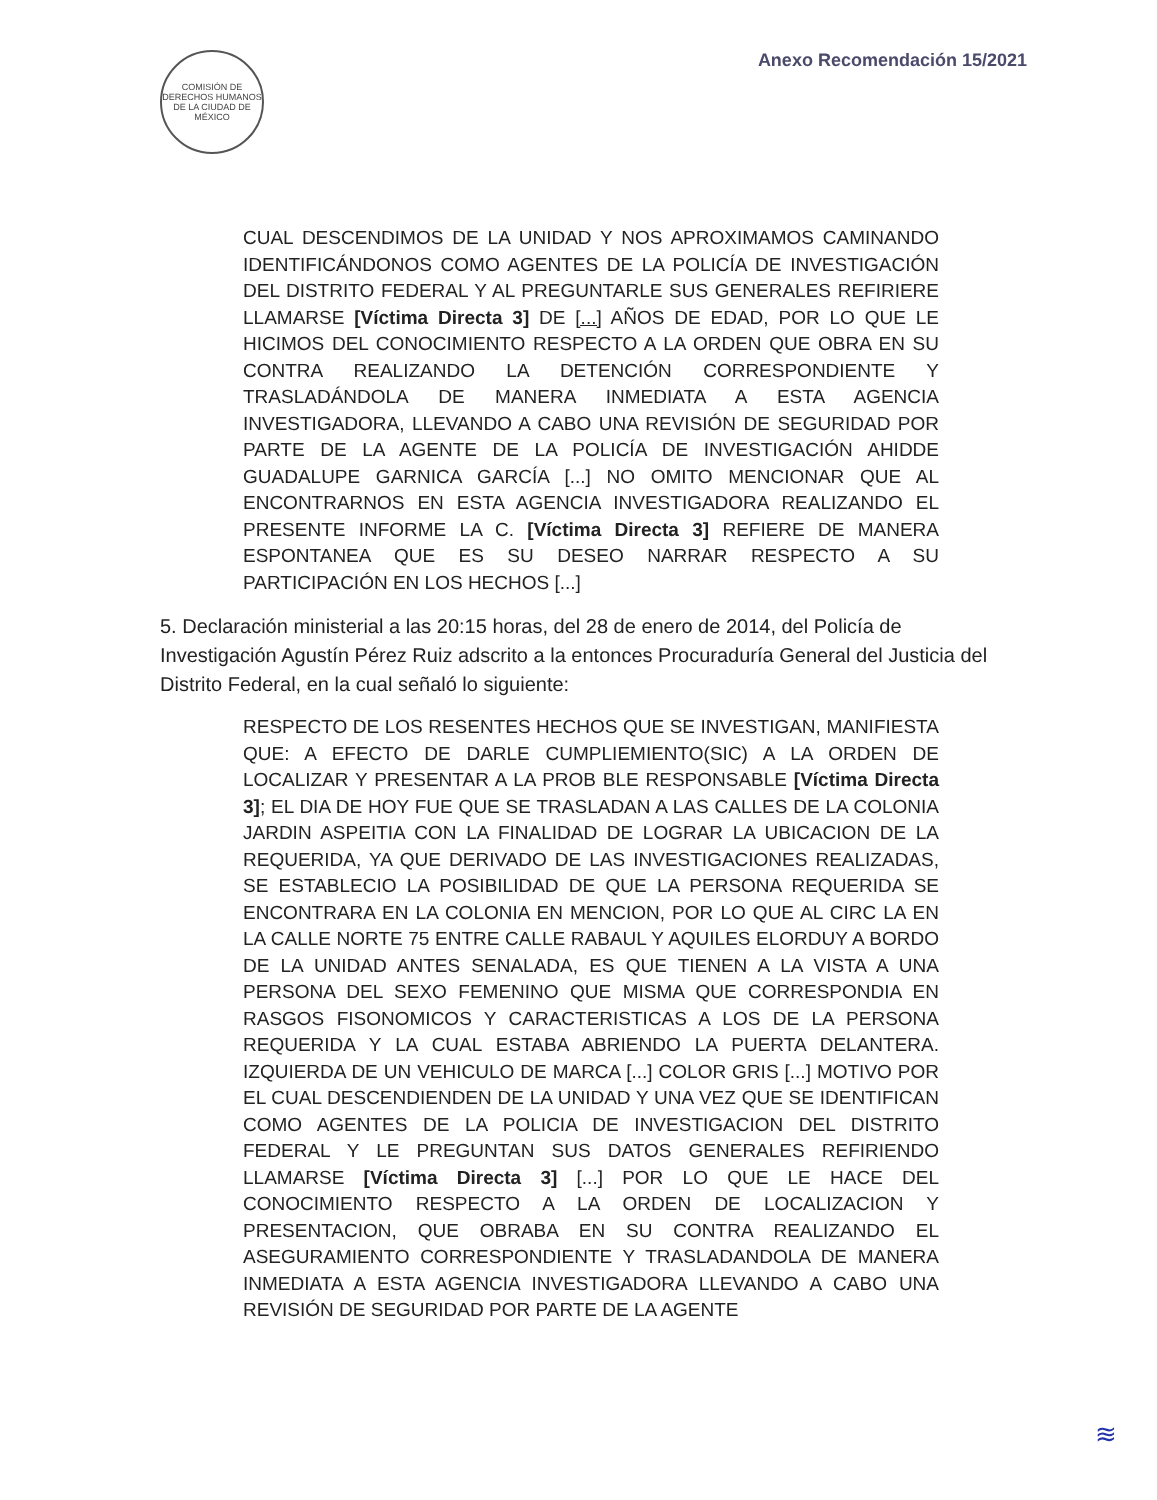COMISIÓN DE DERECHOS HUMANOS DE LA CIUDAD DE MÉXICO
Anexo Recomendación 15/2021
CUAL DESCENDIMOS DE LA UNIDAD Y NOS APROXIMAMOS CAMINANDO IDENTIFICÁNDONOS COMO AGENTES DE LA POLICÍA DE INVESTIGACIÓN DEL DISTRITO FEDERAL Y AL PREGUNTARLE SUS GENERALES REFIRIERE LLAMARSE [Víctima Directa 3] DE [...] AÑOS DE EDAD, POR LO QUE LE HICIMOS DEL CONOCIMIENTO RESPECTO A LA ORDEN QUE OBRA EN SU CONTRA REALIZANDO LA DETENCIÓN CORRESPONDIENTE Y TRASLADÁNDOLA DE MANERA INMEDIATA A ESTA AGENCIA INVESTIGADORA, LLEVANDO A CABO UNA REVISIÓN DE SEGURIDAD POR PARTE DE LA AGENTE DE LA POLICÍA DE INVESTIGACIÓN AHIDDE GUADALUPE GARNICA GARCÍA [...] NO OMITO MENCIONAR QUE AL ENCONTRARNOS EN ESTA AGENCIA INVESTIGADORA REALIZANDO EL PRESENTE INFORME LA C. [Víctima Directa 3] REFIERE DE MANERA ESPONTANEA QUE ES SU DESEO NARRAR RESPECTO A SU PARTICIPACIÓN EN LOS HECHOS [...]
5. Declaración ministerial a las 20:15 horas, del 28 de enero de 2014, del Policía de Investigación Agustín Pérez Ruiz adscrito a la entonces Procuraduría General del Justicia del Distrito Federal, en la cual señaló lo siguiente:
RESPECTO DE LOS RESENTES HECHOS QUE SE INVESTIGAN, MANIFIESTA QUE: A EFECTO DE DARLE CUMPLIEMIENTO(SIC) A LA ORDEN DE LOCALIZAR Y PRESENTAR A LA PROB BLE RESPONSABLE [Víctima Directa 3]; EL DIA DE HOY FUE QUE SE TRASLADAN A LAS CALLES DE LA COLONIA JARDIN ASPEITIA CON LA FINALIDAD DE LOGRAR LA UBICACION DE LA REQUERIDA, YA QUE DERIVADO DE LAS INVESTIGACIONES REALIZADAS, SE ESTABLECIO LA POSIBILIDAD DE QUE LA PERSONA REQUERIDA SE ENCONTRARA EN LA COLONIA EN MENCION, POR LO QUE AL CIRC LA EN LA CALLE NORTE 75 ENTRE CALLE RABAUL Y AQUILES ELORDUY A BORDO DE LA UNIDAD ANTES SENALADA, ES QUE TIENEN A LA VISTA A UNA PERSONA DEL SEXO FEMENINO QUE MISMA QUE CORRESPONDIA EN RASGOS FISONOMICOS Y CARACTERISTICAS A LOS DE LA PERSONA REQUERIDA Y LA CUAL ESTABA ABRIENDO LA PUERTA DELANTERA. IZQUIERDA DE UN VEHICULO DE MARCA [...] COLOR GRIS [...] MOTIVO POR EL CUAL DESCENDIENDEN DE LA UNIDAD Y UNA VEZ QUE SE IDENTIFICAN COMO AGENTES DE LA POLICIA DE INVESTIGACION DEL DISTRITO FEDERAL Y LE PREGUNTAN SUS DATOS GENERALES REFIRIENDO LLAMARSE [Víctima Directa 3] [...] POR LO QUE LE HACE DEL CONOCIMIENTO RESPECTO A LA ORDEN DE LOCALIZACION Y PRESENTACION, QUE OBRABA EN SU CONTRA REALIZANDO EL ASEGURAMIENTO CORRESPONDIENTE Y TRASLADANDOLA DE MANERA INMEDIATA A ESTA AGENCIA INVESTIGADORA LLEVANDO A CABO UNA REVISIÓN DE SEGURIDAD POR PARTE DE LA AGENTE
≋